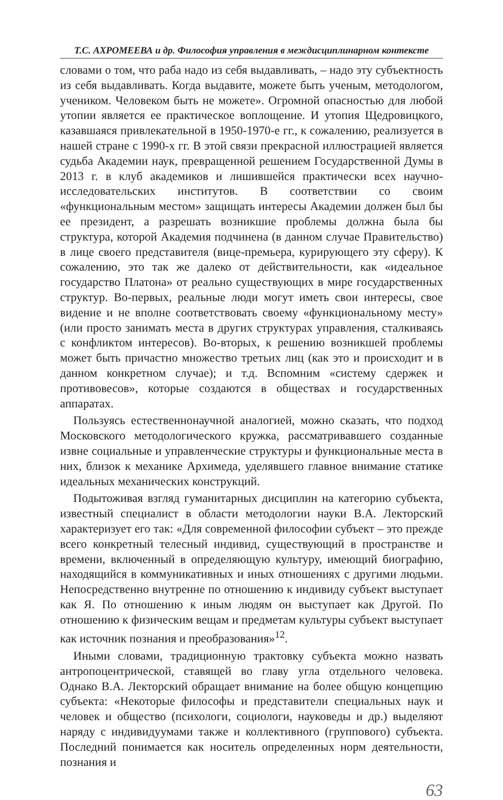Т.С. АХРОМЕЕВА и др. Философия управления в междисциплинарном контексте
словами о том, что раба надо из себя выдавливать, – надо эту субъектность из себя выдавливать. Когда выдавите, можете быть ученым, методологом, учеником. Человеком быть не можете». Огромной опасностью для любой утопии является ее практическое воплощение. И утопия Щедровицкого, казавшаяся привлекательной в 1950-1970-е гг., к сожалению, реализуется в нашей стране с 1990-х гг. В этой связи прекрасной иллюстрацией является судьба Академии наук, превращенной решением Государственной Думы в 2013 г. в клуб академиков и лишившейся практически всех научно-исследовательских институтов. В соответствии со своим «функциональным местом» защищать интересы Академии должен был бы ее президент, а разрешать возникшие проблемы должна была бы структура, которой Академия подчинена (в данном случае Правительство) в лице своего представителя (вице-премьера, курирующего эту сферу). К сожалению, это так же далеко от действительности, как «идеальное государство Платона» от реально существующих в мире государственных структур. Во-первых, реальные люди могут иметь свои интересы, свое видение и не вполне соответствовать своему «функциональному месту» (или просто занимать места в других структурах управления, сталкиваясь с конфликтом интересов). Во-вторых, к решению возникшей проблемы может быть причастно множество третьих лиц (как это и происходит и в данном конкретном случае); и т.д. Вспомним «систему сдержек и противовесов», которые создаются в обществах и государственных аппаратах.
Пользуясь естественнонаучной аналогией, можно сказать, что подход Московского методологического кружка, рассматривавшего созданные извне социальные и управленческие структуры и функциональные места в них, близок к механике Архимеда, уделявшего главное внимание статике идеальных механических конструкций.
Подытоживая взгляд гуманитарных дисциплин на категорию субъекта, известный специалист в области методологии науки В.А. Лекторский характеризует его так: «Для современной философии субъект – это прежде всего конкретный телесный индивид, существующий в пространстве и времени, включенный в определяющую культуру, имеющий биографию, находящийся в коммуникативных и иных отношениях с другими людьми. Непосредственно внутренне по отношению к индивиду субъект выступает как Я. По отношению к иным людям он выступает как Другой. По отношению к физическим вещам и предметам культуры субъект выступает как источник познания и преобразования»<sup>12</sup>.
Иными словами, традиционную трактовку субъекта можно назвать антропоцентрической, ставящей во главу угла отдельного человека. Однако В.А. Лекторский обращает внимание на более общую концепцию субъекта: «Некоторые философы и представители специальных наук и человек и общество (психологи, социологи, науковеды и др.) выделяют наряду с индивидуумами также и коллективного (группового) субъекта. Последний понимается как носитель определенных норм деятельности, познания и
63